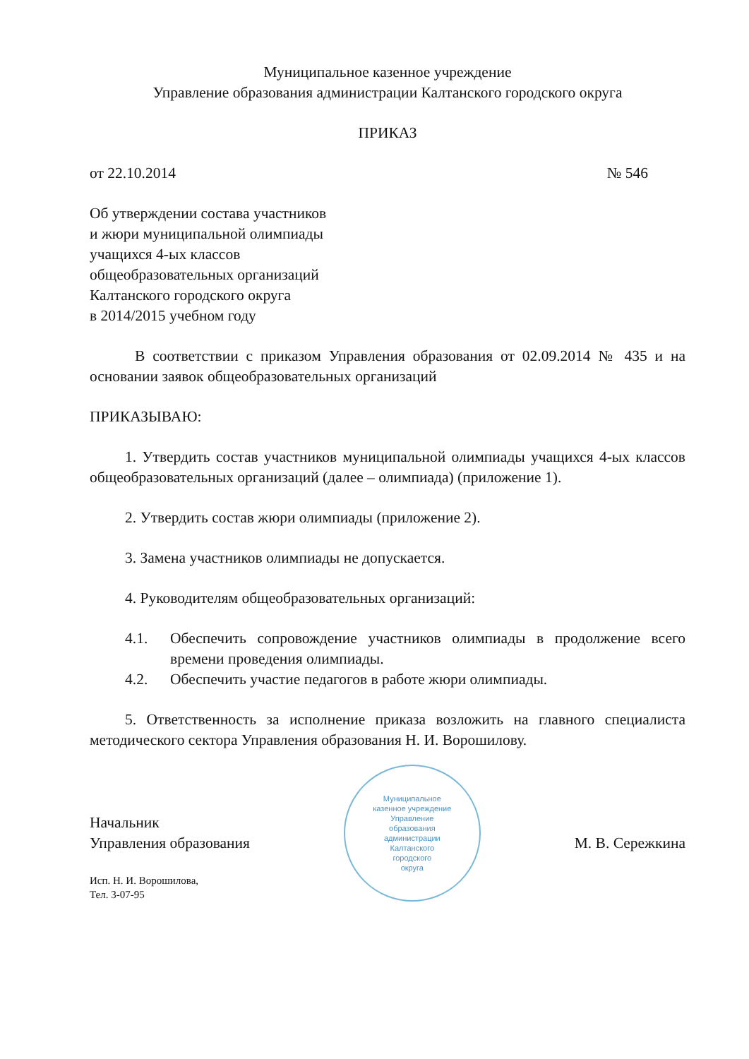Муниципальное казенное учреждение
Управление образования администрации Калтанского городского округа
ПРИКАЗ
от 22.10.2014 № 546
Об утверждении состава участников
и жюри муниципальной олимпиады
учащихся 4-ых классов
общеобразовательных организаций
Калтанского городского округа
в 2014/2015 учебном году
В соответствии с приказом Управления образования от 02.09.2014 № 435 и на основании заявок общеобразовательных организаций
ПРИКАЗЫВАЮ:
1. Утвердить состав участников муниципальной олимпиады учащихся 4-ых классов общеобразовательных организаций (далее – олимпиада) (приложение 1).
2. Утвердить состав жюри олимпиады (приложение 2).
3. Замена участников олимпиады не допускается.
4. Руководителям общеобразовательных организаций:
4.1. Обеспечить сопровождение участников олимпиады в продолжение всего времени проведения олимпиады.
4.2. Обеспечить участие педагогов в работе жюри олимпиады.
5. Ответственность за исполнение приказа возложить на главного специалиста методического сектора Управления образования Н. И. Ворошилову.
Начальник
Управления образования
Муниципальное
казенное учреждение
Управление
образования
администрации
Калтанского
городского
округа
М. В. Сережкина
Исп. Н. И. Ворошилова,
Тел. 3-07-95